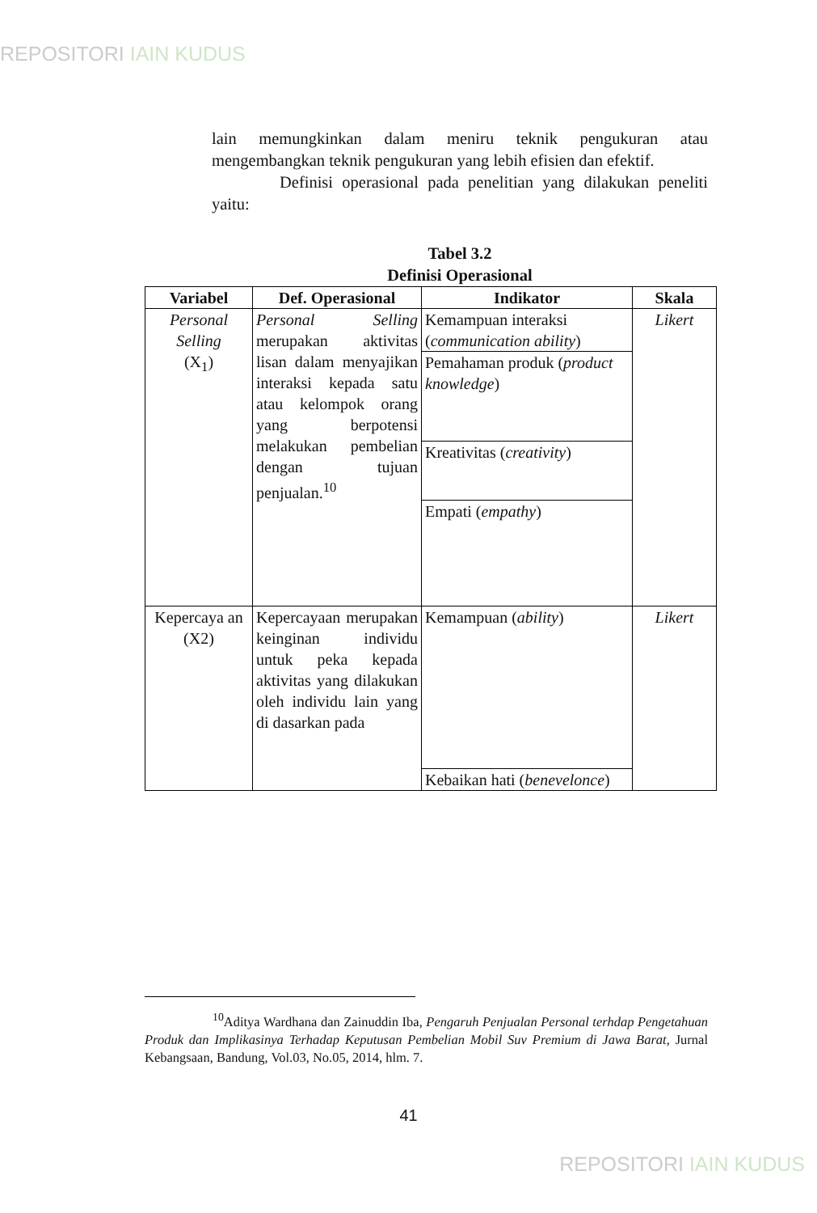REPOSITORI IAIN KUDUS
lain memungkinkan dalam meniru teknik pengukuran atau mengembangkan teknik pengukuran yang lebih efisien dan efektif.
Definisi operasional pada penelitian yang dilakukan peneliti yaitu:
Tabel 3.2
Definisi Operasional
| Variabel | Def. Operasional | Indikator | Skala |
| --- | --- | --- | --- |
| Personal Selling (X<sub>1</sub>) | Personal Selling merupakan aktivitas lisan dalam menyajikan interaksi kepada satu atau kelompok orang yang berpotensi melakukan pembelian dengan tujuan penjualan.<sup>10</sup> | Kemampuan interaksi ( communication ability ) | Likert |
| | | Pemahaman produk ( product knowledge ) | |
| | | Kreativitas ( creativity ) | |
| | | Empati ( empathy ) | |
| Kepercaya an (X2) | Kepercayaan merupakan keinginan individu untuk peka kepada aktivitas yang dilakukan oleh individu lain yang di dasarkan pada | Kemampuan ( ability ) | Likert |
| | | Kebaikan hati ( benevelonce ) | |
<sup>10</sup> Aditya Wardhana dan Zainuddin Iba, Pengaruh Penjualan Personal terhdap Pengetahuan Produk dan Implikasinya Terhadap Keputusan Pembelian Mobil Suv Premium di Jawa Barat, Jurnal Kebangsaan, Bandung, Vol.03, No.05, 2014, hlm. 7.
41
REPOSITORI IAIN KUDUS